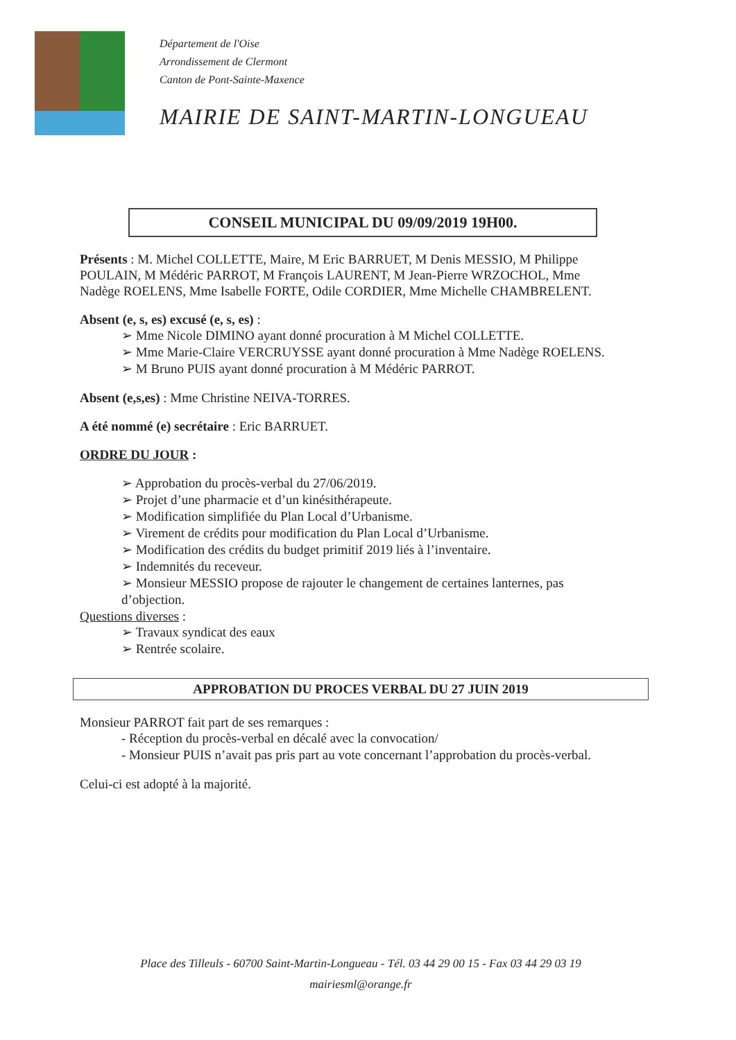Département de l'Oise
Arrondissement de Clermont
Canton de Pont-Sainte-Maxence
MAIRIE DE SAINT-MARTIN-LONGUEAU
CONSEIL MUNICIPAL DU 09/09/2019 19H00.
Présents : M. Michel COLLETTE, Maire, M Eric BARRUET, M Denis MESSIO, M Philippe POULAIN, M Médéric PARROT, M François LAURENT, M Jean-Pierre WRZOCHOL, Mme Nadège ROELENS, Mme Isabelle FORTE, Odile CORDIER, Mme Michelle CHAMBRELENT.
Absent (e, s, es) excusé (e, s, es) :
➢ Mme Nicole DIMINO ayant donné procuration à M Michel COLLETTE.
➢ Mme Marie-Claire VERCRUYSSE ayant donné procuration à Mme Nadège ROELENS.
➢ M Bruno PUIS ayant donné procuration à M Médéric PARROT.
Absent (e,s,es) : Mme Christine NEIVA-TORRES.
A été nommé (e) secrétaire : Eric BARRUET.
ORDRE DU JOUR :
➢ Approbation du procès-verbal du 27/06/2019.
➢ Projet d’une pharmacie et d’un kinésithérapeute.
➢ Modification simplifiée du Plan Local d’Urbanisme.
➢ Virement de crédits pour modification du Plan Local d’Urbanisme.
➢ Modification des crédits du budget primitif 2019 liés à l’inventaire.
➢ Indemnités du receveur.
➢ Monsieur MESSIO propose de rajouter le changement de certaines lanternes, pas d’objection.
Questions diverses :
➢ Travaux syndicat des eaux
➢ Rentrée scolaire.
APPROBATION DU PROCES VERBAL DU 27 JUIN 2019
Monsieur PARROT fait part de ses remarques :
- Réception du procès-verbal en décalé avec la convocation/
- Monsieur PUIS n’avait pas pris part au vote concernant l’approbation du procès-verbal.
Celui-ci est adopté à la majorité.
Place des Tilleuls - 60700 Saint-Martin-Longueau - Tél. 03 44 29 00 15 - Fax 03 44 29 03 19
mairiesml@orange.fr